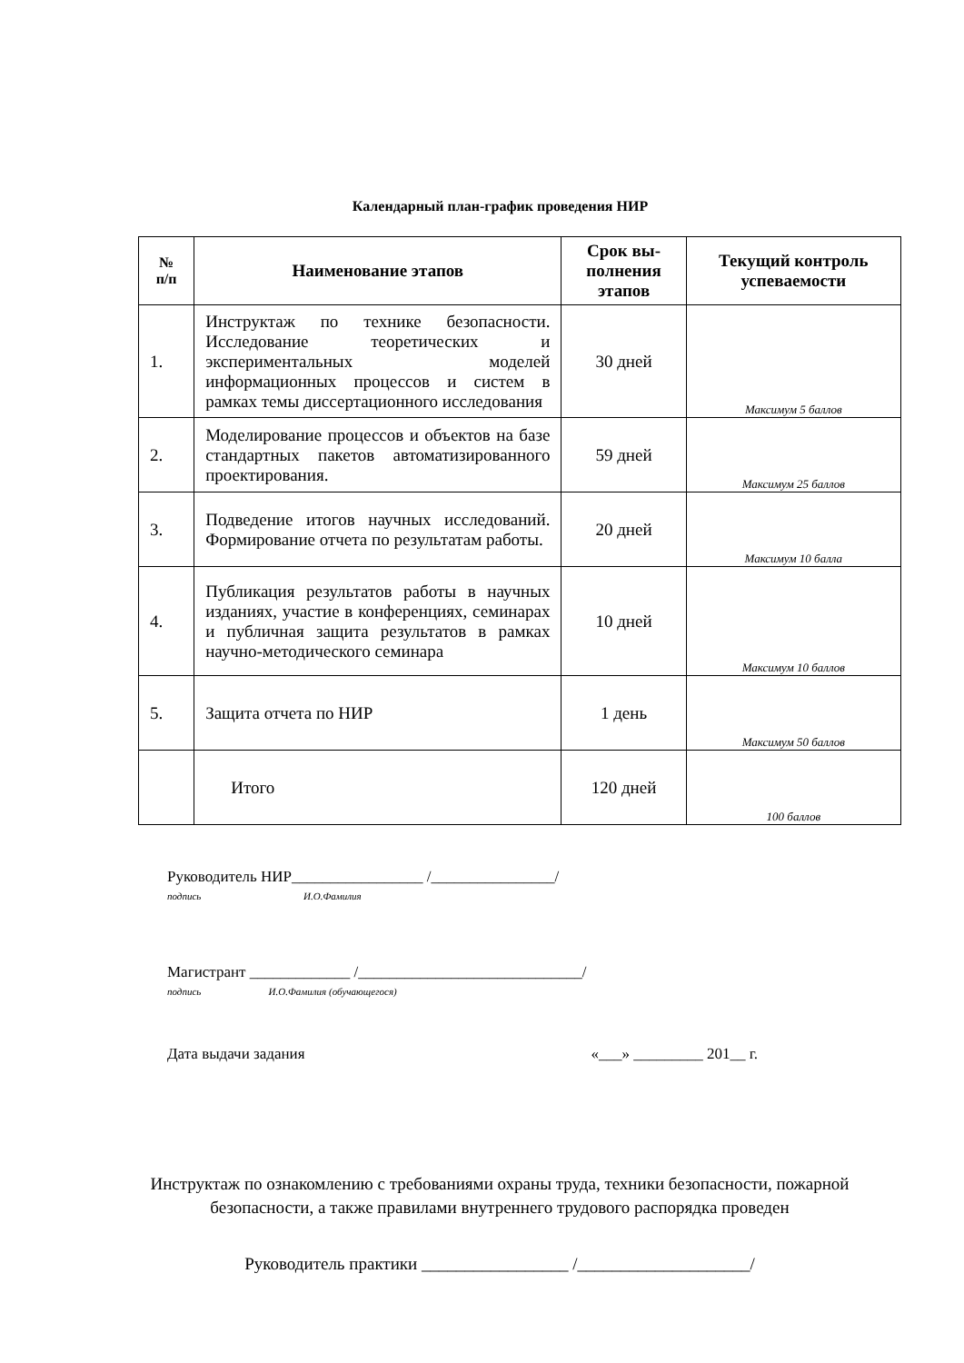Календарный план-график проведения НИР
| № п/п | Наименование этапов | Срок вы- полнения этапов | Текущий контроль успеваемости |
| --- | --- | --- | --- |
| 1. | Инструктаж по технике безопасности. Исследование теоретических и экспериментальных моделей информационных процессов и систем в рамках темы диссертационного исследования | 30 дней | Максимум 5 баллов |
| 2. | Моделирование процессов и объектов на базе стандартных пакетов автоматизированного проектирования. | 59 дней | Максимум 25 баллов |
| 3. | Подведение итогов научных исследований. Формирование отчета по результатам работы. | 20 дней | Максимум 10 балла |
| 4. | Публикация результатов работы в научных изданиях, участие в конференциях, семинарах и публичная защита результатов в рамках научно-методического семинара | 10 дней | Максимум 10 баллов |
| 5. | Защита отчета по НИР | 1 день | Максимум 50 баллов |
| | Итого | 120 дней | 100 баллов |
Руководитель НИР_________________ /________________/
подпись И.О.Фамилия
Магистрант _____________ /_____________________________/
подпись И.О.Фамилия (обучающегося)
Дата выдачи задания «___» _________ 201__ г.
Инструктаж по ознакомлению с требованиями охраны труда, техники безопасности, пожарной безопасности, а также правилами внутреннего трудового распорядка проведен
Руководитель практики _________________ /____________________/